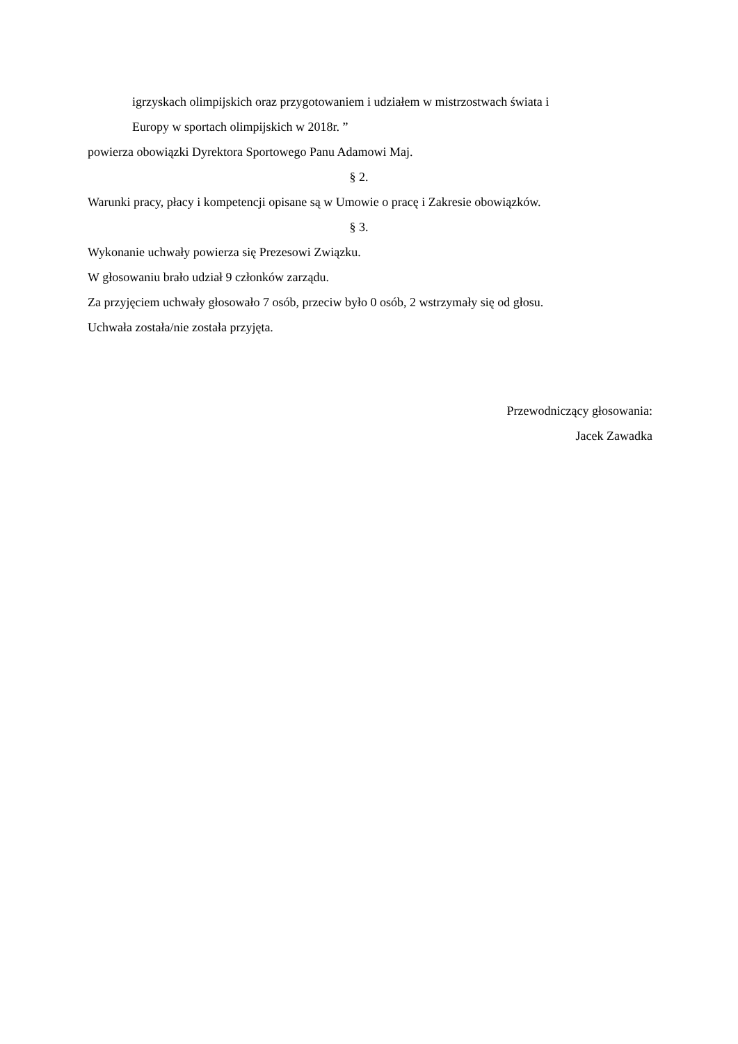igrzyskach olimpijskich oraz przygotowaniem i udziałem w mistrzostwach świata i
Europy w sportach olimpijskich w 2018r. ”
powierza obowiązki Dyrektora Sportowego Panu Adamowi Maj.
§ 2.
Warunki pracy, płacy i kompetencji opisane są w Umowie o pracę i Zakresie obowiązków.
§ 3.
Wykonanie uchwały powierza się Prezesowi Związku.
W głosowaniu brało udział 9 członków zarządu.
Za przyjęciem uchwały głosowało 7 osób, przeciw było 0 osób, 2 wstrzymały się od głosu.
Uchwała została/nie została przyjęta.
Przewodniczący głosowania:
Jacek Zawadka